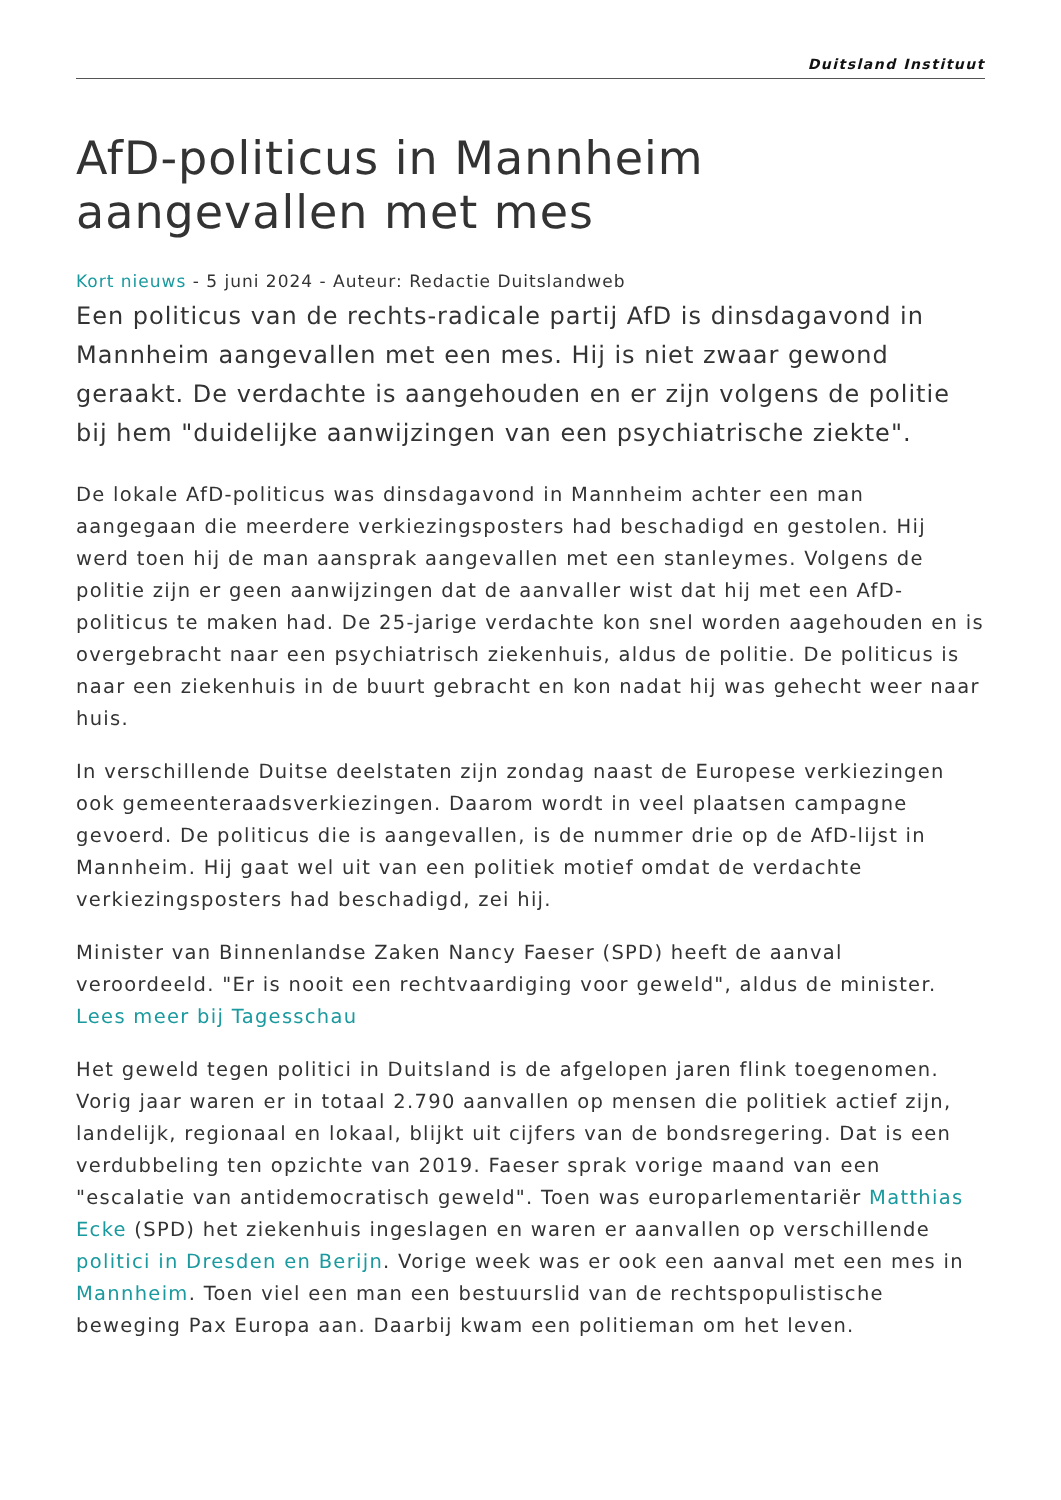Duitsland Instituut
AfD-politicus in Mannheim aangevallen met mes
Kort nieuws - 5 juni 2024 - Auteur: Redactie Duitslandweb
Een politicus van de rechts-radicale partij AfD is dinsdagavond in Mannheim aangevallen met een mes. Hij is niet zwaar gewond geraakt. De verdachte is aangehouden en er zijn volgens de politie bij hem "duidelijke aanwijzingen van een psychiatrische ziekte".
De lokale AfD-politicus was dinsdagavond in Mannheim achter een man aangegaan die meerdere verkiezingsposters had beschadigd en gestolen. Hij werd toen hij de man aansprak aangevallen met een stanleymes. Volgens de politie zijn er geen aanwijzingen dat de aanvaller wist dat hij met een AfD-politicus te maken had. De 25-jarige verdachte kon snel worden aagehouden en is overgebracht naar een psychiatrisch ziekenhuis, aldus de politie. De politicus is naar een ziekenhuis in de buurt gebracht en kon nadat hij was gehecht weer naar huis.
In verschillende Duitse deelstaten zijn zondag naast de Europese verkiezingen ook gemeenteraadsverkiezingen. Daarom wordt in veel plaatsen campagne gevoerd. De politicus die is aangevallen, is de nummer drie op de AfD-lijst in Mannheim. Hij gaat wel uit van een politiek motief omdat de verdachte verkiezingsposters had beschadigd, zei hij.
Minister van Binnenlandse Zaken Nancy Faeser (SPD) heeft de aanval veroordeeld. "Er is nooit een rechtvaardiging voor geweld", aldus de minister. Lees meer bij Tagesschau
Het geweld tegen politici in Duitsland is de afgelopen jaren flink toegenomen. Vorig jaar waren er in totaal 2.790 aanvallen op mensen die politiek actief zijn, landelijk, regionaal en lokaal, blijkt uit cijfers van de bondsregering. Dat is een verdubbeling ten opzichte van 2019. Faeser sprak vorige maand van een "escalatie van antidemocratisch geweld". Toen was europarlementariër Matthias Ecke (SPD) het ziekenhuis ingeslagen en waren er aanvallen op verschillende politici in Dresden en Berijn. Vorige week was er ook een aanval met een mes in Mannheim. Toen viel een man een bestuurslid van de rechtspopulistische beweging Pax Europa aan. Daarbij kwam een politieman om het leven.